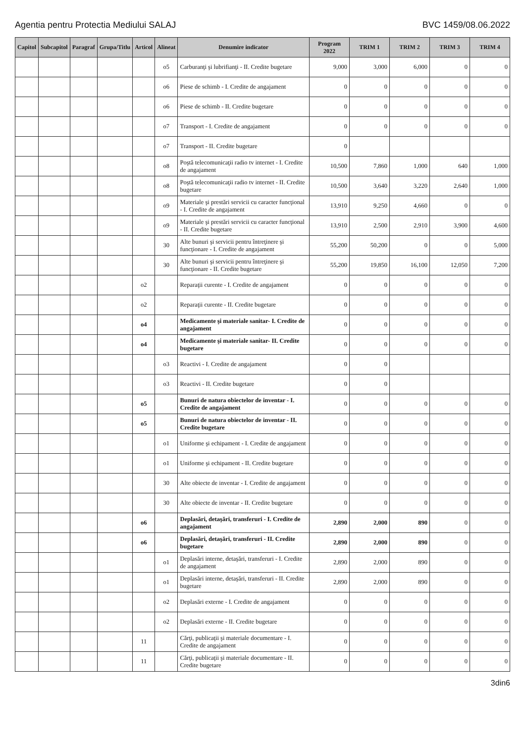Agentia pentru Protectia Mediului SALAJ BVC 1459/08.06.2022
| Capitol | Subcapitol | Paragraf | Grupa/Titlu | Articol | Alineat | Denumire indicator | Program 2022 | TRIM 1 | TRIM 2 | TRIM 3 | TRIM 4 |
| --- | --- | --- | --- | --- | --- | --- | --- | --- | --- | --- | --- |
| | | | | | o5 | Carburanţi şi lubrifianţi - II. Credite bugetare | 9,000 | 3,000 | 6,000 | 0 | 0 |
| | | | | | o6 | Piese de schimb - I. Credite de angajament | 0 | 0 | 0 | 0 | 0 |
| | | | | | o6 | Piese de schimb - II. Credite bugetare | 0 | 0 | 0 | 0 | 0 |
| | | | | | o7 | Transport - I. Credite de angajament | 0 | 0 | 0 | 0 | 0 |
| | | | | | o7 | Transport - II. Credite bugetare | 0 | | | | |
| | | | | | o8 | Poştă telecomunicaţii radio tv internet - I. Credite de angajament | 10,500 | 7,860 | 1,000 | 640 | 1,000 |
| | | | | | o8 | Poştă telecomunicaţii radio tv internet - II. Credite bugetare | 10,500 | 3,640 | 3,220 | 2,640 | 1,000 |
| | | | | | o9 | Materiale şi prestări servicii cu caracter funcţional - I. Credite de angajament | 13,910 | 9,250 | 4,660 | 0 | 0 |
| | | | | | o9 | Materiale şi prestări servicii cu caracter funcţional - II. Credite bugetare | 13,910 | 2,500 | 2,910 | 3,900 | 4,600 |
| | | | | | 30 | Alte bunuri şi servicii pentru întreţinere şi funcţionare - I. Credite de angajament | 55,200 | 50,200 | 0 | 0 | 5,000 |
| | | | | | 30 | Alte bunuri şi servicii pentru întreţinere şi funcţionare - II. Credite bugetare | 55,200 | 19,850 | 16,100 | 12,050 | 7,200 |
| | | | | o2 | | Reparaţii curente - I. Credite de angajament | 0 | 0 | 0 | 0 | 0 |
| | | | | o2 | | Reparaţii curente - II. Credite bugetare | 0 | 0 | 0 | 0 | 0 |
| | | | | o4 | | Medicamente şi materiale sanitar- I. Credite de angajament | 0 | 0 | 0 | 0 | 0 |
| | | | | o4 | | Medicamente şi materiale sanitar- II. Credite bugetare | 0 | 0 | 0 | 0 | 0 |
| | | | | | o3 | Reactivi - I. Credite de angajament | 0 | 0 | | | |
| | | | | | o3 | Reactivi - II. Credite bugetare | 0 | 0 | | | |
| | | | | o5 | | Bunuri de natura obiectelor de inventar - I. Credite de angajament | 0 | 0 | 0 | 0 | 0 |
| | | | | o5 | | Bunuri de natura obiectelor de inventar - II. Credite bugetare | 0 | 0 | 0 | 0 | 0 |
| | | | | | o1 | Uniforme şi echipament - I. Credite de angajament | 0 | 0 | 0 | 0 | 0 |
| | | | | | o1 | Uniforme şi echipament - II. Credite bugetare | 0 | 0 | 0 | 0 | 0 |
| | | | | | 30 | Alte obiecte de inventar - I. Credite de angajament | 0 | 0 | 0 | 0 | 0 |
| | | | | | 30 | Alte obiecte de inventar - II. Credite bugetare | 0 | 0 | 0 | 0 | 0 |
| | | | | o6 | | Deplasări, detaşări, transferuri - I. Credite de angajament | 2,890 | 2,000 | 890 | 0 | 0 |
| | | | | o6 | | Deplasări, detaşări, transferuri - II. Credite bugetare | 2,890 | 2,000 | 890 | 0 | 0 |
| | | | | | o1 | Deplasări interne, detaşări, transferuri - I. Credite de angajament | 2,890 | 2,000 | 890 | 0 | 0 |
| | | | | | o1 | Deplasări interne, detaşări, transferuri - II. Credite bugetare | 2,890 | 2,000 | 890 | 0 | 0 |
| | | | | | o2 | Deplasări externe - I. Credite de angajament | 0 | 0 | 0 | 0 | 0 |
| | | | | | o2 | Deplasări externe - II. Credite bugetare | 0 | 0 | 0 | 0 | 0 |
| | | | | 11 | | Cărţi, publicaţii şi materiale documentare - I. Credite de angajament | 0 | 0 | 0 | 0 | 0 |
| | | | | 11 | | Cărţi, publicaţii şi materiale documentare - II. Credite bugetare | 0 | 0 | 0 | 0 | 0 |
3din6